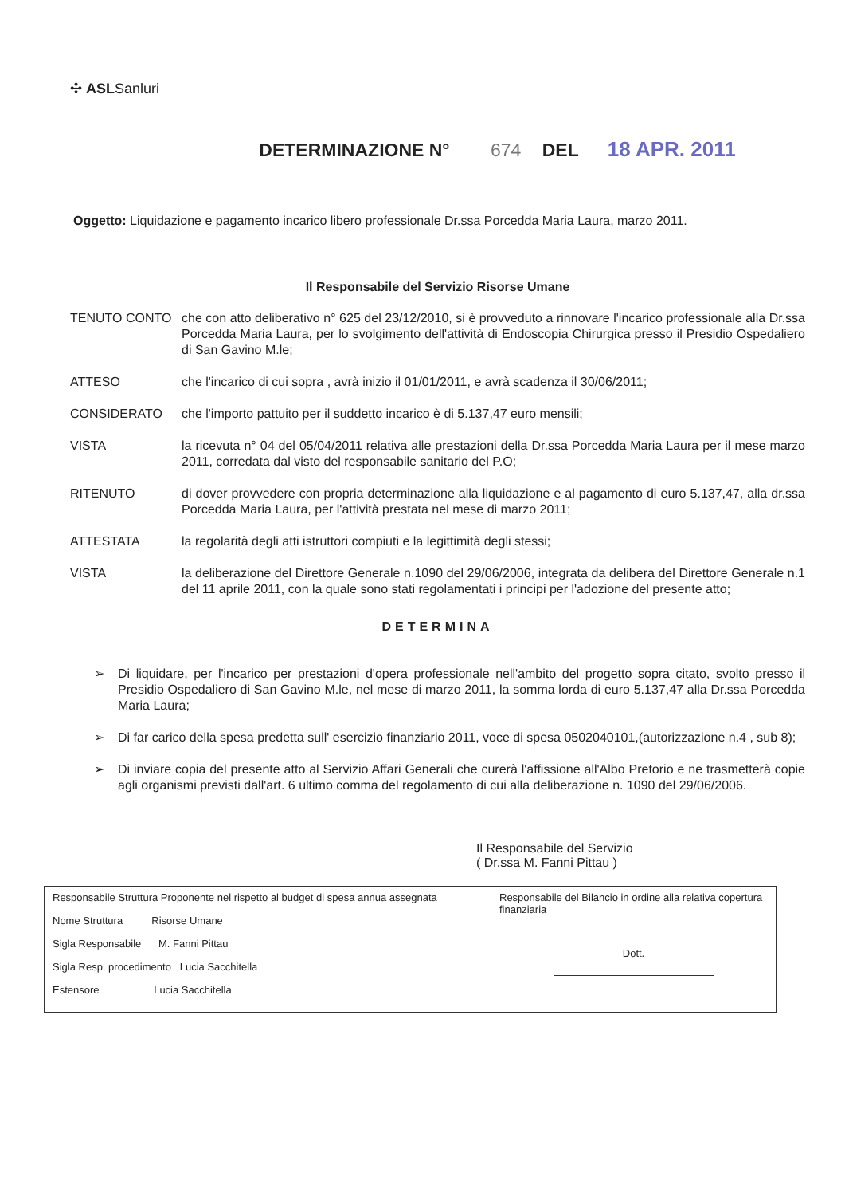✣ ASLSanluri
DETERMINAZIONE N° 674 DEL 18 APR. 2011
Oggetto: Liquidazione e pagamento incarico libero professionale Dr.ssa Porcedda Maria Laura, marzo 2011.
Il Responsabile del Servizio Risorse Umane
TENUTO CONTO che con atto deliberativo n° 625 del 23/12/2010, si è provveduto a rinnovare l'incarico professionale alla Dr.ssa Porcedda Maria Laura, per lo svolgimento dell'attività di Endoscopia Chirurgica presso il Presidio Ospedaliero di San Gavino M.le;
ATTESO che l'incarico di cui sopra , avrà inizio il 01/01/2011, e avrà scadenza il 30/06/2011;
CONSIDERATO che l'importo pattuito per il suddetto incarico è di 5.137,47 euro mensili;
VISTA la ricevuta n° 04 del 05/04/2011 relativa alle prestazioni della Dr.ssa Porcedda Maria Laura per il mese marzo 2011, corredata dal visto del responsabile sanitario del P.O;
RITENUTO di dover provvedere con propria determinazione alla liquidazione e al pagamento di euro 5.137,47, alla dr.ssa Porcedda Maria Laura, per l'attività prestata nel mese di marzo 2011;
ATTESTATA la regolarità degli atti istruttori compiuti e la legittimità degli stessi;
VISTA la deliberazione del Direttore Generale n.1090 del 29/06/2006, integrata da delibera del Direttore Generale n.1 del 11 aprile 2011, con la quale sono stati regolamentati i principi per l'adozione del presente atto;
DETERMINA
➢ Di liquidare, per l'incarico per prestazioni d'opera professionale nell'ambito del progetto sopra citato, svolto presso il Presidio Ospedaliero di San Gavino M.le, nel mese di marzo 2011, la somma lorda di euro 5.137,47 alla Dr.ssa Porcedda Maria Laura;
➢ Di far carico della spesa predetta sull' esercizio finanziario 2011, voce di spesa 0502040101,(autorizzazione n.4 , sub 8);
➢ Di inviare copia del presente atto al Servizio Affari Generali che curerà l'affissione all'Albo Pretorio e ne trasmetterà copie agli organismi previsti dall'art. 6 ultimo comma del regolamento di cui alla deliberazione n. 1090 del 29/06/2006.
Il Responsabile del Servizio
( Dr.ssa M. Fanni Pittau )
| Responsabile Struttura Proponente nel rispetto al budget di spesa annua assegnata Nome Struttura Risorse Umane Sigla Responsabile M. Fanni Pittau Sigla Resp. procedimento Lucia Sacchitella Estensore Lucia Sacchitella | Responsabile del Bilancio in ordine alla relativa copertura finanziaria Dott. |